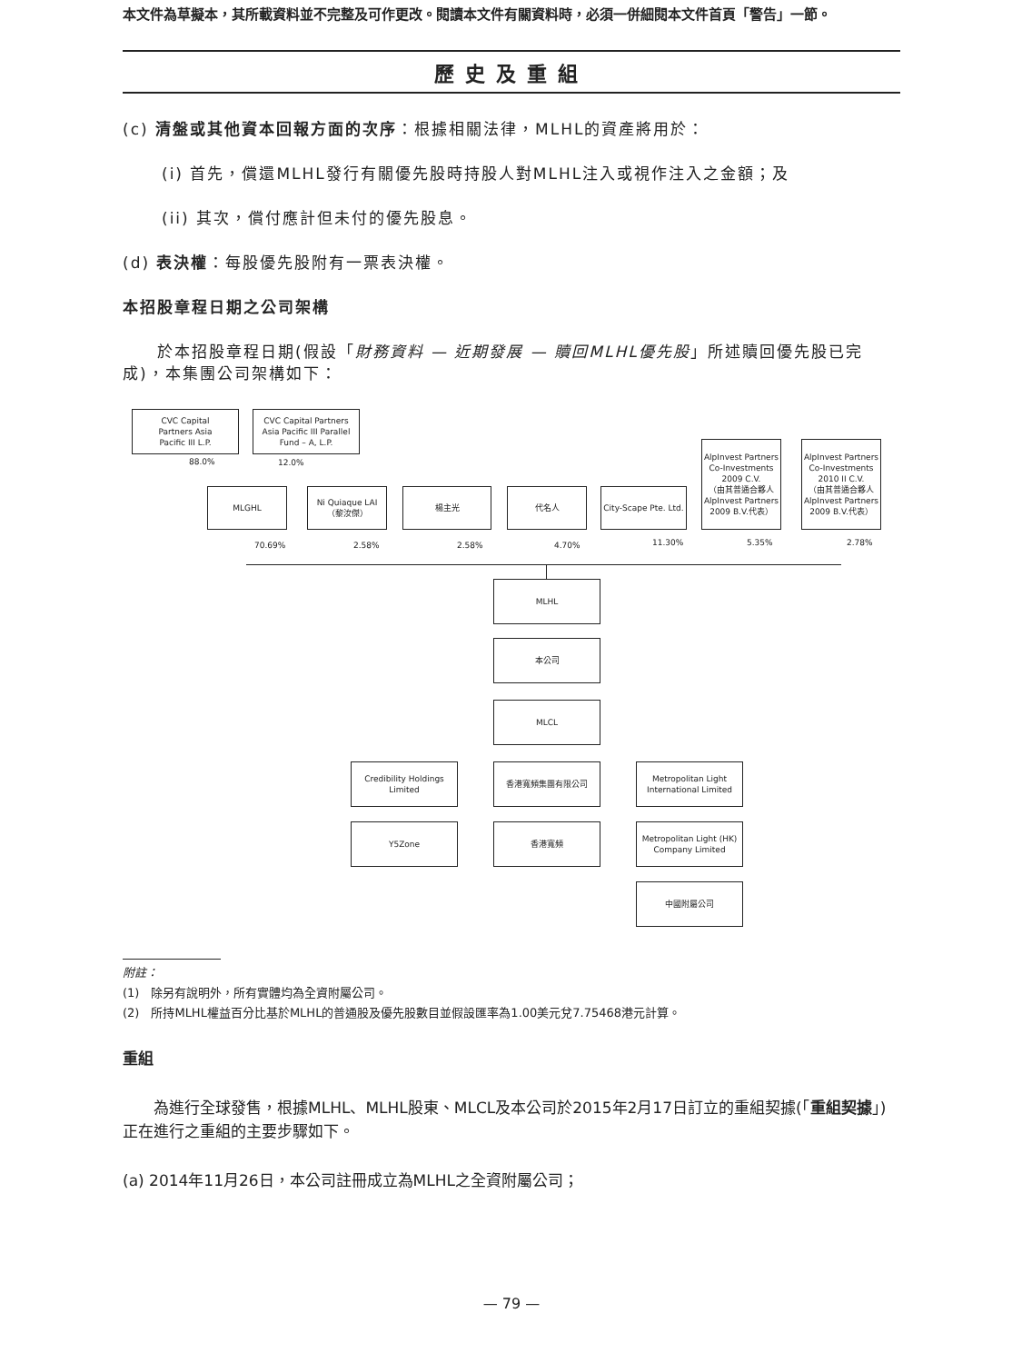本文件為草擬本，其所載資料並不完整及可作更改。閱讀本文件有關資料時，必須一併細閱本文件首頁「警告」一節。
歷史及重組
(c) 清盤或其他資本回報方面的次序：根據相關法律，MLHL的資產將用於：
(i) 首先，償還MLHL發行有關優先股時持股人對MLHL注入或視作注入之金額；及
(ii) 其次，償付應計但未付的優先股息。
(d) 表決權：每股優先股附有一票表決權。
本招股章程日期之公司架構
　　於本招股章程日期(假設「財務資料 — 近期發展 — 贖回MLHL優先股」所述贖回優先股已完成)，本集團公司架構如下：
CVC Capital
Partners Asia
Pacific III L.P.
CVC Capital Partners
Asia Pacific III Parallel
Fund – A, L.P.
88.0% 12.0%
MLGHL
Ni Quiaque LAI
（黎汝傑）
楊主光 代名人
City-Scape Pte. Ltd.
AlpInvest Partners
Co-Investments
2009 C.V.
（由其普通合夥人
AlpInvest Partners
2009 B.V.代表）
AlpInvest Partners
Co-Investments
2010 II C.V.
（由其普通合夥人
AlpInvest Partners
2009 B.V.代表）
70.69% 2.58% 2.58% 4.70% 11.30% 5.35% 2.78%
MLHL
本公司
MLCL
Credibility Holdings
Limited
香港寬頻集團有限公司
Metropolitan Light
International Limited
Y5Zone 香港寬頻
Metropolitan Light (HK)
Company Limited
中國附屬公司
附註：
(1)　除另有說明外，所有實體均為全資附屬公司。
(2)　所持MLHL權益百分比基於MLHL的普通股及優先股數目並假設匯率為1.00美元兌7.75468港元計算。
重組
　　為進行全球發售，根據MLHL、MLHL股東、MLCL及本公司於2015年2月17日訂立的重組契據(「重組契據」)正在進行之重組的主要步驟如下。
(a) 2014年11月26日，本公司註冊成立為MLHL之全資附屬公司；
— 79 —